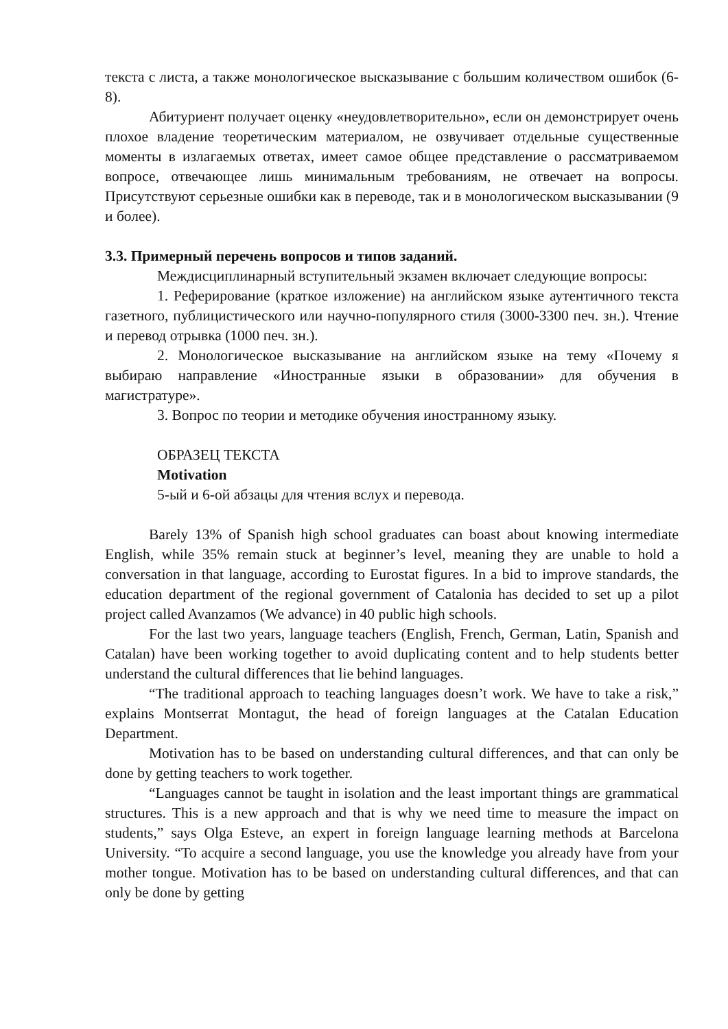текста с листа, а также монологическое высказывание с большим количеством ошибок (6-8).
Абитуриент получает оценку «неудовлетворительно», если он демонстрирует очень плохое владение теоретическим материалом, не озвучивает отдельные существенные моменты в излагаемых ответах, имеет самое общее представление о рассматриваемом вопросе, отвечающее лишь минимальным требованиям, не отвечает на вопросы. Присутствуют серьезные ошибки как в переводе, так и в монологическом высказывании (9 и более).
3.3. Примерный перечень вопросов и типов заданий.
Междисциплинарный вступительный экзамен включает следующие вопросы:
1. Реферирование (краткое изложение) на английском языке аутентичного текста газетного, публицистического или научно-популярного стиля (3000-3300 печ. зн.). Чтение и перевод отрывка (1000 печ. зн.).
2. Монологическое высказывание на английском языке на тему «Почему я выбираю направление «Иностранные языки в образовании» для обучения в магистратуре».
3. Вопрос по теории и методике обучения иностранному языку.
ОБРАЗЕЦ ТЕКСТА
Motivation
5-ый и 6-ой абзацы для чтения вслух и перевода.
Barely 13% of Spanish high school graduates can boast about knowing intermediate English, while 35% remain stuck at beginner’s level, meaning they are unable to hold a conversation in that language, according to Eurostat figures. In a bid to improve standards, the education department of the regional government of Catalonia has decided to set up a pilot project called Avanzamos (We advance) in 40 public high schools.
For the last two years, language teachers (English, French, German, Latin, Spanish and Catalan) have been working together to avoid duplicating content and to help students better understand the cultural differences that lie behind languages.
“The traditional approach to teaching languages doesn’t work. We have to take a risk,” explains Montserrat Montagut, the head of foreign languages at the Catalan Education Department.
Motivation has to be based on understanding cultural differences, and that can only be done by getting teachers to work together.
“Languages cannot be taught in isolation and the least important things are grammatical structures. This is a new approach and that is why we need time to measure the impact on students,” says Olga Esteve, an expert in foreign language learning methods at Barcelona University. “To acquire a second language, you use the knowledge you already have from your mother tongue. Motivation has to be based on understanding cultural differences, and that can only be done by getting